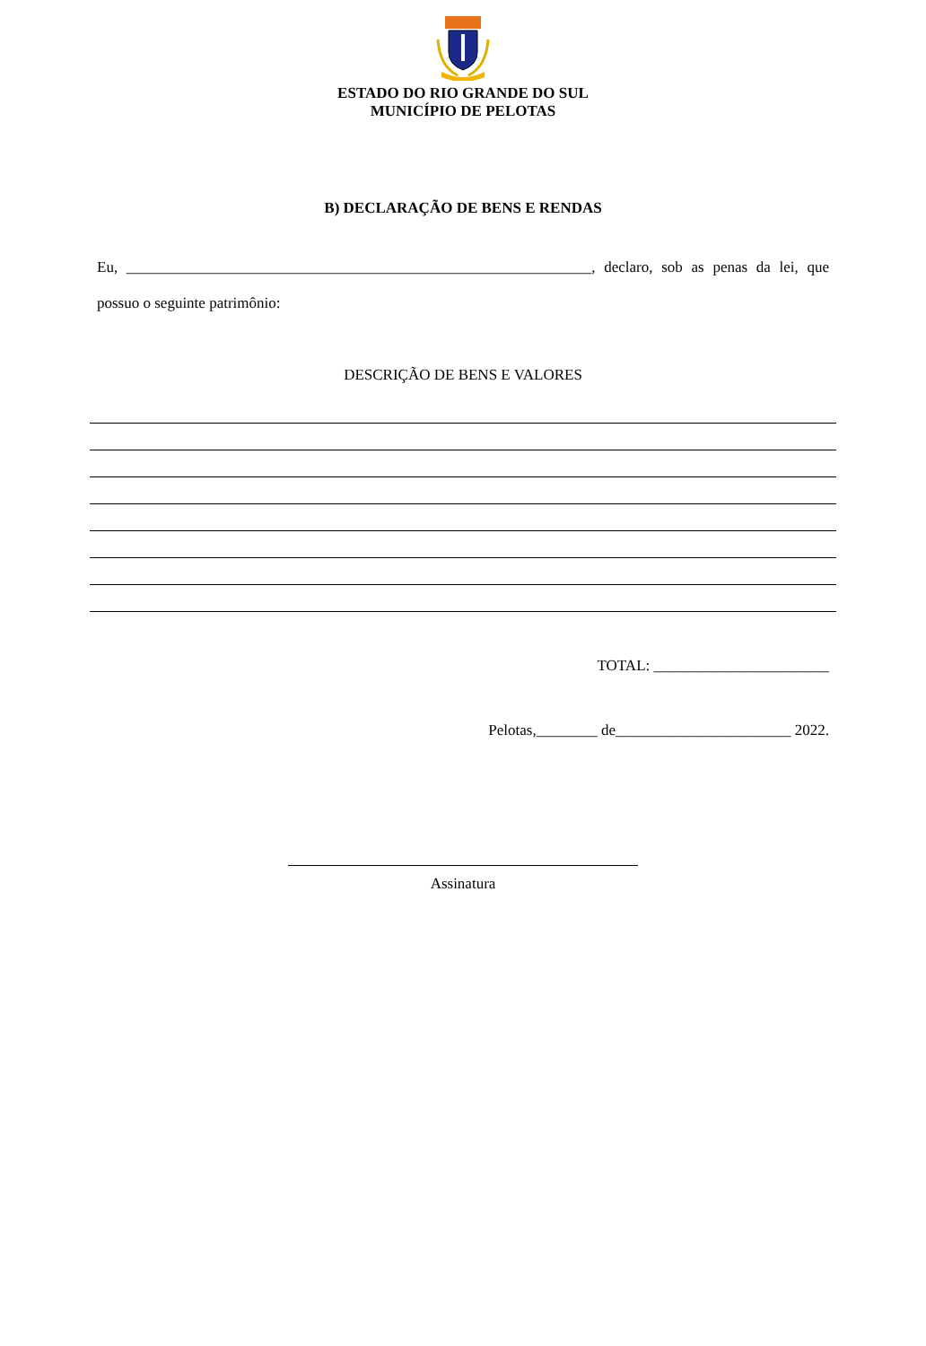ESTADO DO RIO GRANDE DO SUL
MUNICÍPIO DE PELOTAS
B) DECLARAÇÃO DE BENS E RENDAS
Eu, _____________________________________________________________, declaro, sob as penas da lei, que possuo o seguinte patrimônio:
DESCRIÇÃO DE BENS E VALORES
TOTAL: _______________________
Pelotas,________ de_______________________ 2022.
Assinatura